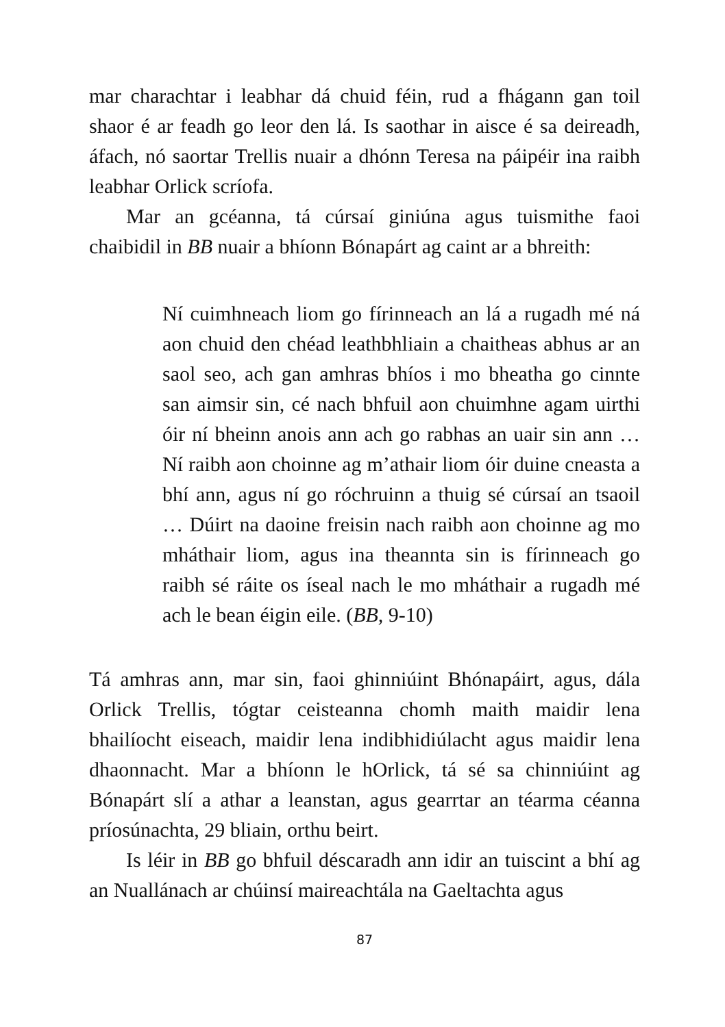mar charachtar i leabhar dá chuid féin, rud a fhágann gan toil shaor é ar feadh go leor den lá. Is saothar in aisce é sa deireadh, áfach, nó saortar Trellis nuair a dhónn Teresa na páipéir ina raibh leabhar Orlick scríofa.
Mar an gcéanna, tá cúrsaí giniúna agus tuismithe faoi chaibidil in BB nuair a bhíonn Bónapárt ag caint ar a bhreith:
Ní cuimhneach liom go fírinneach an lá a rugadh mé ná aon chuid den chéad leathbhliain a chaitheas abhus ar an saol seo, ach gan amhras bhíos i mo bheatha go cinnte san aimsir sin, cé nach bhfuil aon chuimhne agam uirthi óir ní bheinn anois ann ach go rabhas an uair sin ann … Ní raibh aon choinne ag m’athair liom óir duine cneasta a bhí ann, agus ní go róchruinn a thuig sé cúrsaí an tsaoil … Dúirt na daoine freisin nach raibh aon choinne ag mo mháthair liom, agus ina theannta sin is fírinneach go raibh sé ráite os íseal nach le mo mháthair a rugadh mé ach le bean éigin eile. (BB, 9-10)
Tá amhras ann, mar sin, faoi ghinniúint Bhónapáirt, agus, dála Orlick Trellis, tógtar ceisteanna chomh maith maidir lena bhailíocht eiseach, maidir lena indibhidiúlacht agus maidir lena dhaonnacht. Mar a bhíonn le hOrlick, tá sé sa chinniúint ag Bónapárt slí a athar a leanstan, agus gearrtar an téarma céanna príosúnachta, 29 bliain, orthu beirt.
Is léir in BB go bhfuil déscaradh ann idir an tuiscint a bhí ag an Nuallánach ar chúinsí maireachtála na Gaeltachta agus
87